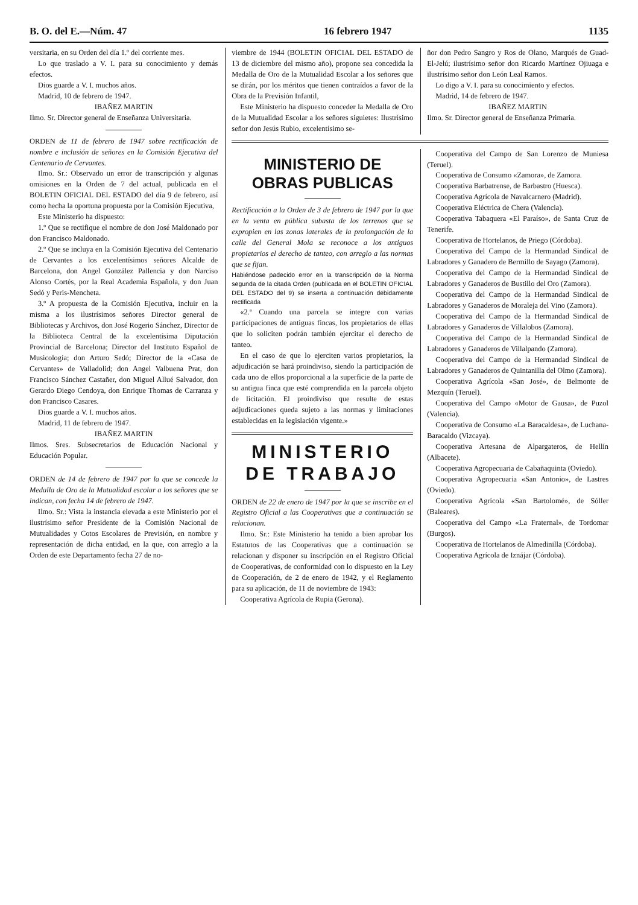B. O. del E.—Núm. 47 16 febrero 1947 1135
versitaria, en su Orden del día 1.º del corriente mes.
Lo que traslado a V. I. para su conocimiento y demás efectos.
Dios guarde a V. I. muchos años.
Madrid, 10 de febrero de 1947.
IBAÑEZ MARTIN
Ilmo. Sr. Director general de Enseñanza Universitaria.
ORDEN de 11 de febrero de 1947 sobre rectificación de nombre e inclusión de señores en la Comisión Ejecutiva del Centenario de Cervantes.
Ilmo. Sr.: Observado un error de transcripción y algunas omisiones en la Orden de 7 del actual, publicada en el BOLETIN OFICIAL DEL ESTADO del día 9 de febrero, así como hecha la oportuna propuesta por la Comisión Ejecutiva,
Este Ministerio ha dispuesto:
1.º Que se rectifique el nombre de don José Maldonado por don Francisco Maldonado.
2.º Que se incluya en la Comisión Ejecutiva del Centenario de Cervantes a los excelentísimos señores Alcalde de Barcelona, don Angel González Pallencia y don Narciso Alonso Cortés, por la Real Academia Española, y don Juan Sedó y Peris-Mencheta.
3.º A propuesta de la Comisión Ejecutiva, incluir en la misma a los ilustrísimos señores Director general de Bibliotecas y Archivos, don José Rogerio Sánchez, Director de la Biblioteca Central de la excelentísima Diputación Provincial de Barcelona; Director del Instituto Español de Musicología; don Arturo Sedó; Director de la «Casa de Cervantes» de Valladolid; don Angel Valbuena Prat, don Francisco Sánchez Castañer, don Miguel Allué Salvador, don Gerardo Diego Cendoya, don Enrique Thomas de Carranza y don Francisco Casares.
Dios guarde a V. I. muchos años.
Madrid, 11 de febrero de 1947.
IBAÑEZ MARTIN
Ilmos. Sres. Subsecretarios de Educación Nacional y Educación Popular.
ORDEN de 14 de febrero de 1947 por la que se concede la Medalla de Oro de la Mutualidad escolar a los señores que se indican, con fecha 14 de febrero de 1947.
Ilmo. Sr.: Vista la instancia elevada a este Ministerio por el ilustrísimo señor Presidente de la Comisión Nacional de Mutualidades y Cotos Escolares de Previsión, en nombre y representación de dicha entidad, en la que, con arreglo a la Orden de este Departamento fecha 27 de no-
viembre de 1944 (BOLETIN OFICIAL DEL ESTADO de 13 de diciembre del mismo año), propone sea concedida la Medalla de Oro de la Mutualidad Escolar a los señores que se dirán, por los méritos que tienen contraídos a favor de la Obra de la Previsión Infantil,
Este Ministerio ha dispuesto conceder la Medalla de Oro de la Mutualidad Escolar a los señores siguietes: Ilustrísimo señor don Jesús Rubio, excelentísimo se-
ñor don Pedro Sangro y Ros de Olano, Marqués de Guad-El-Jelú; ilustrísimo señor don Ricardo Martínez Ojiuaga e ilustrísimo señor don León Leal Ramos.
Lo digo a V. I. para su conocimiento y efectos.
Madrid, 14 de febrero de 1947.
IBAÑEZ MARTIN
Ilmo. Sr. Director general de Enseñanza Primaria.
MINISTERIO DE
OBRAS PUBLICAS
Rectificación a la Orden de 3 de febrero de 1947 por la que en la venta en pública subasta de los terrenos que se expropien en las zonas laterales de la prolongación de la calle del General Mola se reconoce a los antiguos propietarios el derecho de tanteo, con arreglo a las normas que se fijan.
Habiéndose padecido error en la transcripción de la Norma segunda de la citada Orden (publicada en el BOLETIN OFICIAL DEL ESTADO del 9) se inserta a continuación debidamente rectificada
«2.ª Cuando una parcela se integre con varias participaciones de antiguas fincas, los propietarios de ellas que lo soliciten podrán también ejercitar el derecho de tanteo.
En el caso de que lo ejerciten varios propietarios, la adjudicación se hará proindiviso, siendo la participación de cada uno de ellos proporcional a la superficie de la parte de su antigua finca que esté comprendida en la parcela objeto de licitación. El proindiviso que resulte de estas adjudicaciones queda sujeto a las normas y limitaciones establecidas en la legislación vigente.»
MINISTERIO
DE TRABAJO
ORDEN de 22 de enero de 1947 por la que se inscribe en el Registro Oficial a las Cooperativas que a continuación se relacionan.
Ilmo. Sr.: Este Ministerio ha tenido a bien aprobar los Estatutos de las Cooperativas que a continuación se relacionan y disponer su inscripción en el Registro Oficial de Cooperativas, de conformidad con lo dispuesto en la Ley de Cooperación, de 2 de enero de 1942, y el Reglamento para su aplicación, de 11 de noviembre de 1943:
Cooperativa Agrícola de Rupia (Gerona).
Cooperativa del Campo de San Lorenzo de Muniesa (Teruel).
Cooperativa de Consumo «Zamora», de Zamora.
Cooperativa Barbatrense, de Barbastro (Huesca).
Cooperativa Agrícola de Navalcarnero (Madrid).
Cooperativa Eléctrica de Chera (Valencia).
Cooperativa Tabaquera «El Paraíso», de Santa Cruz de Tenerife.
Cooperativa de Hortelanos, de Priego (Córdoba).
Cooperativa del Campo de la Hermandad Sindical de Labradores y Ganadero de Bermillo de Sayago (Zamora).
Cooperativa del Campo de la Hermandad Sindical de Labradores y Ganaderos de Bustillo del Oro (Zamora).
Cooperativa del Campo de la Hermandad Sindical de Labradores y Ganaderos de Moraleja del Vino (Zamora).
Cooperativa del Campo de la Hermandad Sindical de Labradores y Ganaderos de Villalobos (Zamora).
Cooperativa del Campo de la Hermandad Sindical de Labradores y Ganaderos de Villalpando (Zamora).
Cooperativa del Campo de la Hermandad Sindical de Labradores y Ganaderos de Quintanilla del Olmo (Zamora).
Cooperativa Agrícola «San José», de Belmonte de Mezquín (Teruel).
Cooperativa del Campo «Motor de Gausa», de Puzol (Valencia).
Cooperativa de Consumo «La Baracaldesa», de Luchana-Baracaldo (Vizcaya).
Cooperativa Artesana de Alpargateros, de Hellín (Albacete).
Cooperativa Agropecuaria de Cabañaquinta (Oviedo).
Cooperativa Agropecuaria «San Antonio», de Lastres (Oviedo).
Cooperativa Agrícola «San Bartolomé», de Sóller (Baleares).
Cooperativa del Campo «La Fraternal», de Tordomar (Burgos).
Cooperativa de Hortelanos de Almedinilla (Córdoba).
Cooperativa Agrícola de Iznájar (Córdoba).